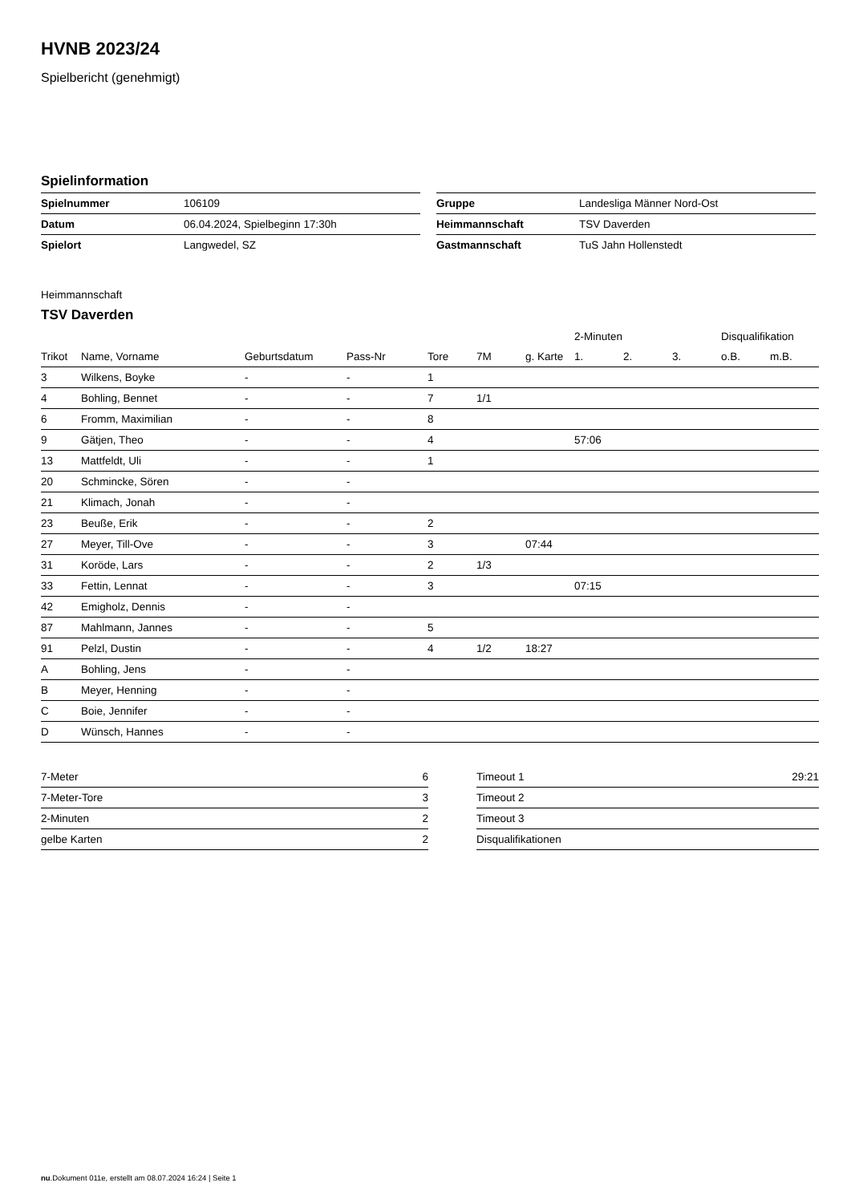HVNB 2023/24
Spielbericht (genehmigt)
Spielinformation
| Spielnummer | 106109 |
| Datum | 06.04.2024, Spielbeginn 17:30h |
| Spielort | Langwedel, SZ |
| Gruppe | Landesliga Männer Nord-Ost |
| Heimmannschaft | TSV Daverden |
| Gastmannschaft | TuS Jahn Hollenstedt |
Heimmannschaft
TSV Daverden
| | | | | | | | 2-Minuten | | | Disqualifikation | |
| --- | --- | --- | --- | --- | --- | --- | --- | --- | --- | --- | --- |
| Trikot | Name, Vorname | Geburtsdatum | Pass-Nr | Tore | 7M | g. Karte | 1. | 2. | 3. | o.B. | m.B. |
| 3 | Wilkens, Boyke | - | - | 1 | | | | | | | |
| 4 | Bohling, Bennet | - | - | 7 | 1/1 | | | | | | |
| 6 | Fromm, Maximilian | - | - | 8 | | | | | | | |
| 9 | Gätjen, Theo | - | - | 4 | | | 57:06 | | | | |
| 13 | Mattfeldt, Uli | - | - | 1 | | | | | | | |
| 20 | Schmincke, Sören | - | - | | | | | | | | |
| 21 | Klimach, Jonah | - | - | | | | | | | | |
| 23 | Beuße, Erik | - | - | 2 | | | | | | | |
| 27 | Meyer, Till-Ove | - | - | 3 | | 07:44 | | | | | |
| 31 | Koröde, Lars | - | - | 2 | 1/3 | | | | | | |
| 33 | Fettin, Lennat | - | - | 3 | | | 07:15 | | | | |
| 42 | Emigholz, Dennis | - | - | | | | | | | | |
| 87 | Mahlmann, Jannes | - | - | 5 | | | | | | | |
| 91 | Pelzl, Dustin | - | - | 4 | 1/2 | 18:27 | | | | | |
| A | Bohling, Jens | - | - | | | | | | | | |
| B | Meyer, Henning | - | - | | | | | | | | |
| C | Boie, Jennifer | - | - | | | | | | | | |
| D | Wünsch, Hannes | - | - | | | | | | | | |
| 7-Meter | 6 |
| 7-Meter-Tore | 3 |
| 2-Minuten | 2 |
| gelbe Karten | 2 |
| Timeout 1 | 29:21 |
| Timeout 2 | |
| Timeout 3 | |
| Disqualifikationen | |
nu.Dokument 011e, erstellt am 08.07.2024 16:24 | Seite 1